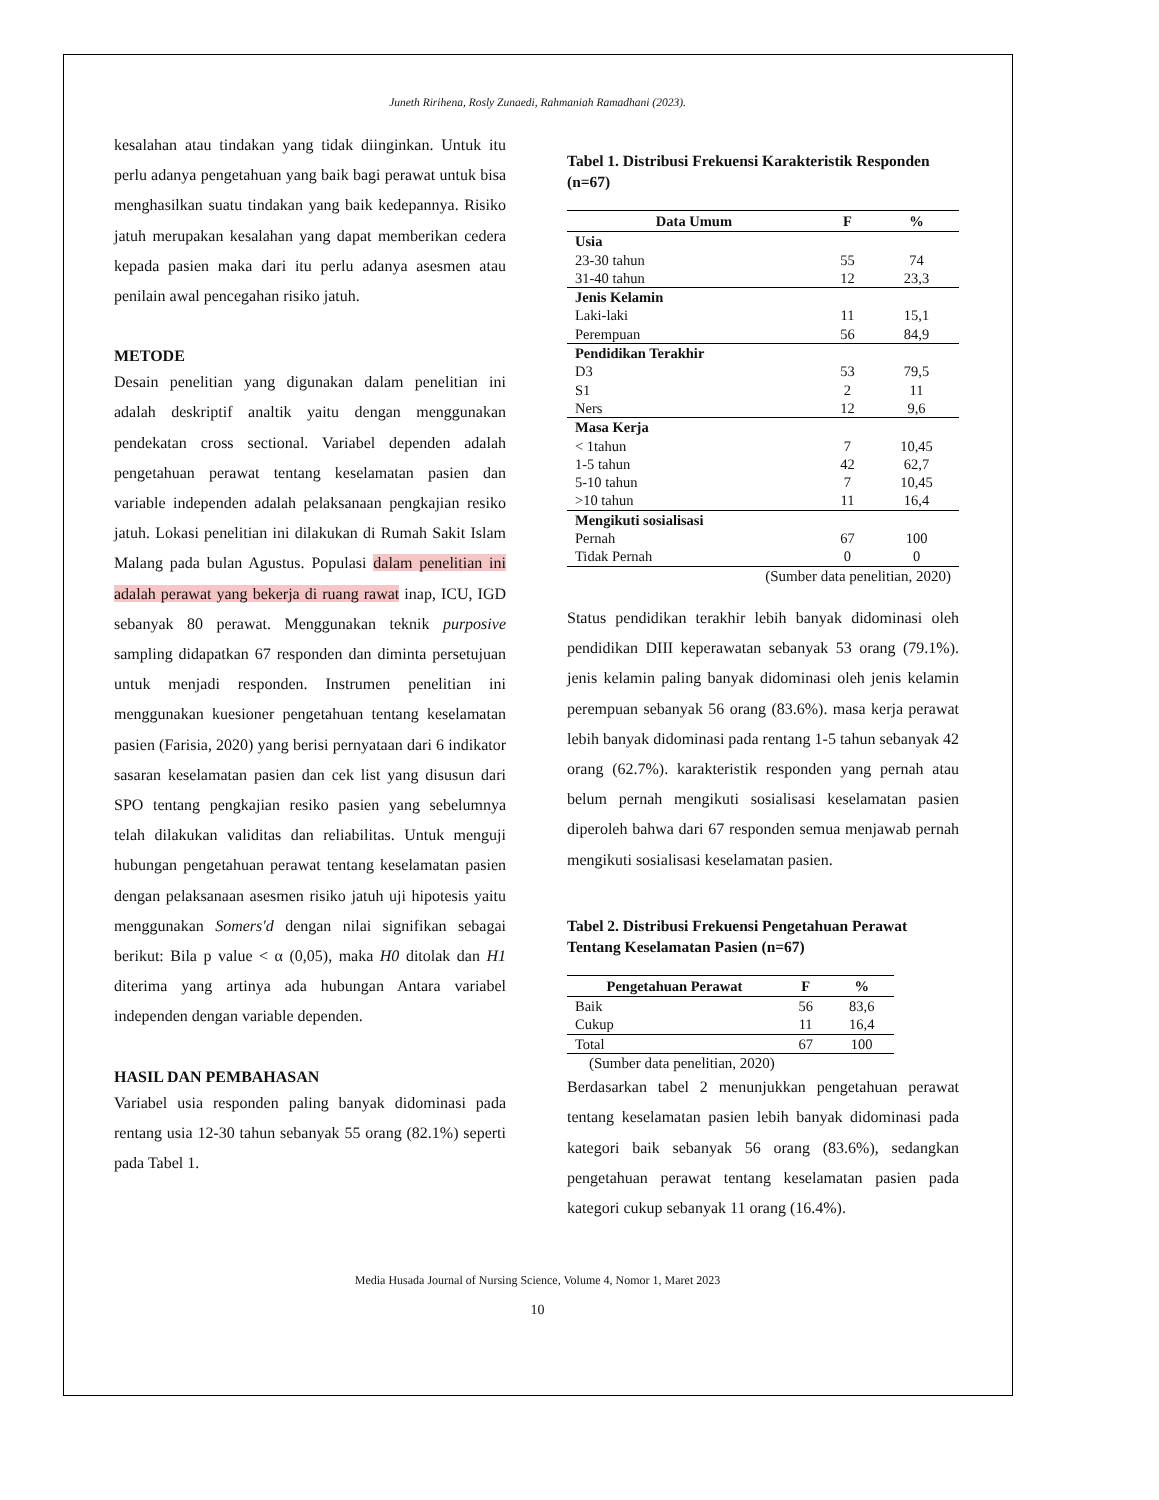Juneth Ririhena, Rosly Zunaedi, Rahmaniah Ramadhani (2023).
kesalahan atau tindakan yang tidak diinginkan. Untuk itu perlu adanya pengetahuan yang baik bagi perawat untuk bisa menghasilkan suatu tindakan yang baik kedepannya. Risiko jatuh merupakan kesalahan yang dapat memberikan cedera kepada pasien maka dari itu perlu adanya asesmen atau penilain awal pencegahan risiko jatuh.
METODE
Desain penelitian yang digunakan dalam penelitian ini adalah deskriptif analtik yaitu dengan menggunakan pendekatan cross sectional. Variabel dependen adalah pengetahuan perawat tentang keselamatan pasien dan variable independen adalah pelaksanaan pengkajian resiko jatuh. Lokasi penelitian ini dilakukan di Rumah Sakit Islam Malang pada bulan Agustus. Populasi dalam penelitian ini adalah perawat yang bekerja di ruang rawat inap, ICU, IGD sebanyak 80 perawat. Menggunakan teknik purposive sampling didapatkan 67 responden dan diminta persetujuan untuk menjadi responden. Instrumen penelitian ini menggunakan kuesioner pengetahuan tentang keselamatan pasien (Farisia, 2020) yang berisi pernyataan dari 6 indikator sasaran keselamatan pasien dan cek list yang disusun dari SPO tentang pengkajian resiko pasien yang sebelumnya telah dilakukan validitas dan reliabilitas. Untuk menguji hubungan pengetahuan perawat tentang keselamatan pasien dengan pelaksanaan asesmen risiko jatuh uji hipotesis yaitu menggunakan Somers'd dengan nilai signifikan sebagai berikut: Bila p value < α (0,05), maka H0 ditolak dan H1 diterima yang artinya ada hubungan Antara variabel independen dengan variable dependen.
HASIL DAN PEMBAHASAN
Variabel usia responden paling banyak didominasi pada rentang usia 12-30 tahun sebanyak 55 orang (82.1%) seperti pada Tabel 1.
Tabel 1. Distribusi Frekuensi Karakteristik Responden (n=67)
| Data Umum | F | % |
| --- | --- | --- |
| Usia | | |
| 23-30 tahun | 55 | 74 |
| 31-40 tahun | 12 | 23,3 |
| Jenis Kelamin | | |
| Laki-laki | 11 | 15,1 |
| Perempuan | 56 | 84,9 |
| Pendidikan Terakhir | | |
| D3 | 53 | 79,5 |
| S1 | 2 | 11 |
| Ners | 12 | 9,6 |
| Masa Kerja | | |
| < 1tahun | 7 | 10,45 |
| 1-5 tahun | 42 | 62,7 |
| 5-10 tahun | 7 | 10,45 |
| >10 tahun | 11 | 16,4 |
| Mengikuti sosialisasi | | |
| Pernah | 67 | 100 |
| Tidak Pernah | 0 | 0 |
| (Sumber data penelitian, 2020) | | |
Status pendidikan terakhir lebih banyak didominasi oleh pendidikan DIII keperawatan sebanyak 53 orang (79.1%). jenis kelamin paling banyak didominasi oleh jenis kelamin perempuan sebanyak 56 orang (83.6%). masa kerja perawat lebih banyak didominasi pada rentang 1-5 tahun sebanyak 42 orang (62.7%). karakteristik responden yang pernah atau belum pernah mengikuti sosialisasi keselamatan pasien diperoleh bahwa dari 67 responden semua menjawab pernah mengikuti sosialisasi keselamatan pasien.
Tabel 2. Distribusi Frekuensi Pengetahuan Perawat Tentang Keselamatan Pasien (n=67)
| Pengetahuan Perawat | F | % |
| --- | --- | --- |
| Baik | 56 | 83,6 |
| Cukup | 11 | 16,4 |
| Total | 67 | 100 |
| (Sumber data penelitian, 2020) | | |
Berdasarkan tabel 2 menunjukkan pengetahuan perawat tentang keselamatan pasien lebih banyak didominasi pada kategori baik sebanyak 56 orang (83.6%), sedangkan pengetahuan perawat tentang keselamatan pasien pada kategori cukup sebanyak 11 orang (16.4%).
Media Husada Journal of Nursing Science, Volume 4, Nomor 1, Maret 2023
10